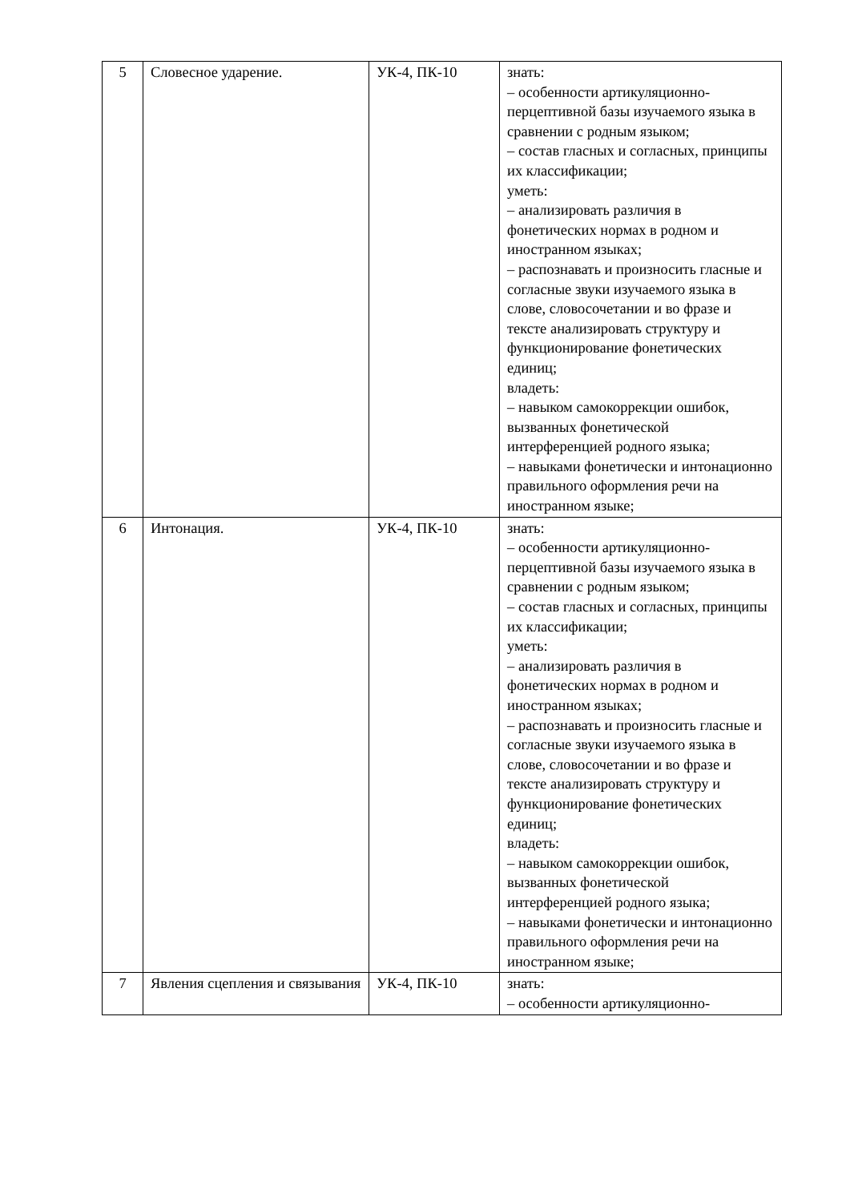| 5 | Словесное ударение. | УК-4, ПК-10 | знать: – особенности артикуляционно-перцептивной базы изучаемого языка в сравнении с родным языком; – состав гласных и согласных, принципы их классификации; уметь: – анализировать различия в фонетических нормах в родном и иностранном языках; – распознавать и произносить гласные и согласные звуки изучаемого языка в слове, словосочетании и во фразе и тексте анализировать структуру и функционирование фонетических единиц; владеть: – навыком самокоррекции ошибок, вызванных фонетической интерференцией родного языка; – навыками фонетически и интонационно правильного оформления речи на иностранном языке; |
| 6 | Интонация. | УК-4, ПК-10 | знать: – особенности артикуляционно-перцептивной базы изучаемого языка в сравнении с родным языком; – состав гласных и согласных, принципы их классификации; уметь: – анализировать различия в фонетических нормах в родном и иностранном языках; – распознавать и произносить гласные и согласные звуки изучаемого языка в слове, словосочетании и во фразе и тексте анализировать структуру и функционирование фонетических единиц; владеть: – навыком самокоррекции ошибок, вызванных фонетической интерференцией родного языка; – навыками фонетически и интонационно правильного оформления речи на иностранном языке; |
| 7 | Явления сцепления и связывания | УК-4, ПК-10 | знать: – особенности артикуляционно- |